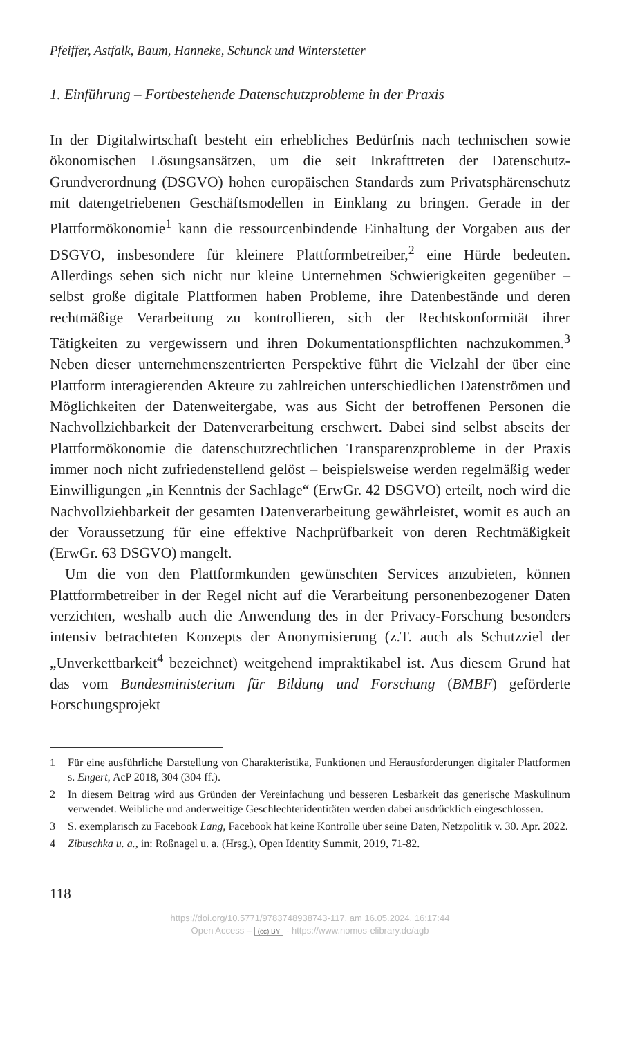Pfeiffer, Astfalk, Baum, Hanneke, Schunck und Winterstetter
1. Einführung – Fortbestehende Datenschutzprobleme in der Praxis
In der Digitalwirtschaft besteht ein erhebliches Bedürfnis nach technischen sowie ökonomischen Lösungsansätzen, um die seit Inkrafttreten der Datenschutz-Grundverordnung (DSGVO) hohen europäischen Standards zum Privatsphärenschutz mit datengetriebenen Geschäftsmodellen in Einklang zu bringen. Gerade in der Plattformökonomie<sup>1</sup> kann die ressourcenbindende Einhaltung der Vorgaben aus der DSGVO, insbesondere für kleinere Plattformbetreiber,<sup>2</sup> eine Hürde bedeuten. Allerdings sehen sich nicht nur kleine Unternehmen Schwierigkeiten gegenüber – selbst große digitale Plattformen haben Probleme, ihre Datenbestände und deren rechtmäßige Verarbeitung zu kontrollieren, sich der Rechtskonformität ihrer Tätigkeiten zu vergewissern und ihren Dokumentationspflichten nachzukommen.<sup>3</sup> Neben dieser unternehmenszentrierten Perspektive führt die Vielzahl der über eine Plattform interagierenden Akteure zu zahlreichen unterschiedlichen Datenströmen und Möglichkeiten der Datenweitergabe, was aus Sicht der betroffenen Personen die Nachvollziehbarkeit der Datenverarbeitung erschwert. Dabei sind selbst abseits der Plattformökonomie die datenschutzrechtlichen Transparenzprobleme in der Praxis immer noch nicht zufriedenstellend gelöst – beispielsweise werden regelmäßig weder Einwilligungen „in Kenntnis der Sachlage“ (ErwGr. 42 DSGVO) erteilt, noch wird die Nachvollziehbarkeit der gesamten Datenverarbeitung gewährleistet, womit es auch an der Voraussetzung für eine effektive Nachprüfbarkeit von deren Rechtmäßigkeit (ErwGr. 63 DSGVO) mangelt.
Um die von den Plattformkunden gewünschten Services anzubieten, können Plattformbetreiber in der Regel nicht auf die Verarbeitung personenbezogener Daten verzichten, weshalb auch die Anwendung des in der Privacy-Forschung besonders intensiv betrachteten Konzepts der Anonymisierung (z.T. auch als Schutzziel der „Unverkettbarkeit<sup>4</sup> bezeichnet) weitgehend impraktikabel ist. Aus diesem Grund hat das vom Bundesministerium für Bildung und Forschung (BMBF) geförderte Forschungsprojekt
1 Für eine ausführliche Darstellung von Charakteristika, Funktionen und Herausforderungen digitaler Plattformen s. Engert, AcP 2018, 304 (304 ff.).
2 In diesem Beitrag wird aus Gründen der Vereinfachung und besseren Lesbarkeit das generische Maskulinum verwendet. Weibliche und anderweitige Geschlechteridentitäten werden dabei ausdrücklich eingeschlossen.
3 S. exemplarisch zu Facebook Lang, Facebook hat keine Kontrolle über seine Daten, Netzpolitik v. 30. Apr. 2022.
4 Zibuschka u. a., in: Roßnagel u. a. (Hrsg.), Open Identity Summit, 2019, 71-82.
118
https://doi.org/10.5771/9783748938743-117, am 16.05.2024, 16:17:44
Open Access – (cc) BY - https://www.nomos-elibrary.de/agb